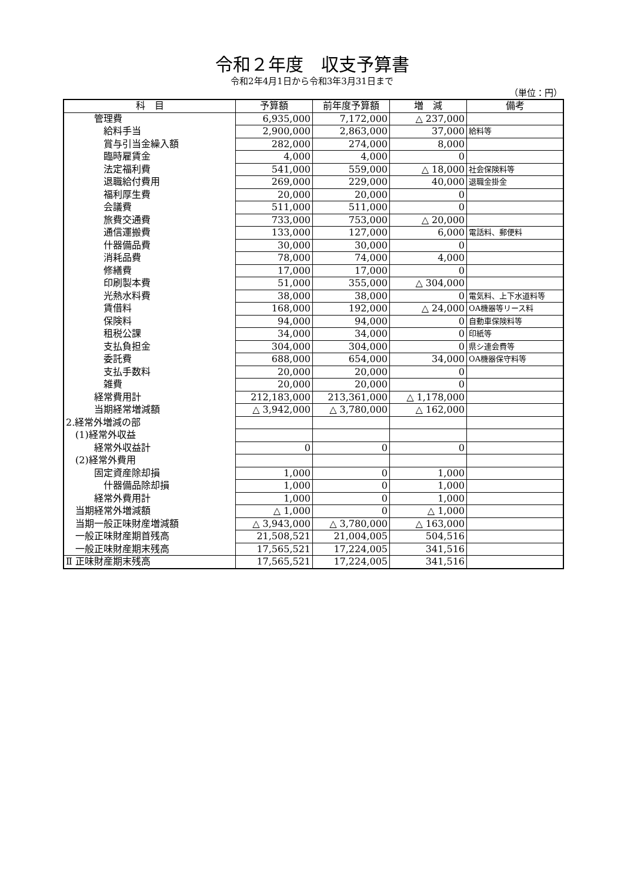令和２年度　収支予算書
令和2年4月1日から令和3年3月31日まで
（単位：円）
| 科 目 | 予算額 | 前年度予算額 | 増 減 | 備考 |
| --- | --- | --- | --- | --- |
| 管理費 | 6,935,000 | 7,172,000 | △ 237,000 | |
| 給料手当 | 2,900,000 | 2,863,000 | 37,000 | 給料等 |
| 賞与引当金繰入額 | 282,000 | 274,000 | 8,000 | |
| 臨時雇賃金 | 4,000 | 4,000 | 0 | |
| 法定福利費 | 541,000 | 559,000 | △ 18,000 | 社会保険料等 |
| 退職給付費用 | 269,000 | 229,000 | 40,000 | 退職金掛金 |
| 福利厚生費 | 20,000 | 20,000 | 0 | |
| 会議費 | 511,000 | 511,000 | 0 | |
| 旅費交通費 | 733,000 | 753,000 | △ 20,000 | |
| 通信運搬費 | 133,000 | 127,000 | 6,000 | 電話料、郵便料 |
| 什器備品費 | 30,000 | 30,000 | 0 | |
| 消耗品費 | 78,000 | 74,000 | 4,000 | |
| 修繕費 | 17,000 | 17,000 | 0 | |
| 印刷製本費 | 51,000 | 355,000 | △ 304,000 | |
| 光熱水料費 | 38,000 | 38,000 | 0 | 電気料、上下水道料等 |
| 賃借料 | 168,000 | 192,000 | △ 24,000 | OA機器等リース料 |
| 保険料 | 94,000 | 94,000 | 0 | 自動車保険料等 |
| 租税公課 | 34,000 | 34,000 | 0 | 印紙等 |
| 支払負担金 | 304,000 | 304,000 | 0 | 県シ連会費等 |
| 委託費 | 688,000 | 654,000 | 34,000 | OA機器保守料等 |
| 支払手数料 | 20,000 | 20,000 | 0 | |
| 雑費 | 20,000 | 20,000 | 0 | |
| 経常費用計 | 212,183,000 | 213,361,000 | △ 1,178,000 | |
| 当期経常増減額 | △ 3,942,000 | △ 3,780,000 | △ 162,000 | |
| 2.経常外増減の部 | | | | |
| (1)経常外収益 | | | | |
| 経常外収益計 | 0 | 0 | 0 | |
| (2)経常外費用 | | | | |
| 固定資産除却損 | 1,000 | 0 | 1,000 | |
| 什器備品除却損 | 1,000 | 0 | 1,000 | |
| 経常外費用計 | 1,000 | 0 | 1,000 | |
| 当期経常外増減額 | △ 1,000 | 0 | △ 1,000 | |
| 当期一般正味財産増減額 | △ 3,943,000 | △ 3,780,000 | △ 163,000 | |
| 一般正味財産期首残高 | 21,508,521 | 21,004,005 | 504,516 | |
| 一般正味財産期末残高 | 17,565,521 | 17,224,005 | 341,516 | |
| Ⅱ 正味財産期末残高 | 17,565,521 | 17,224,005 | 341,516 | |